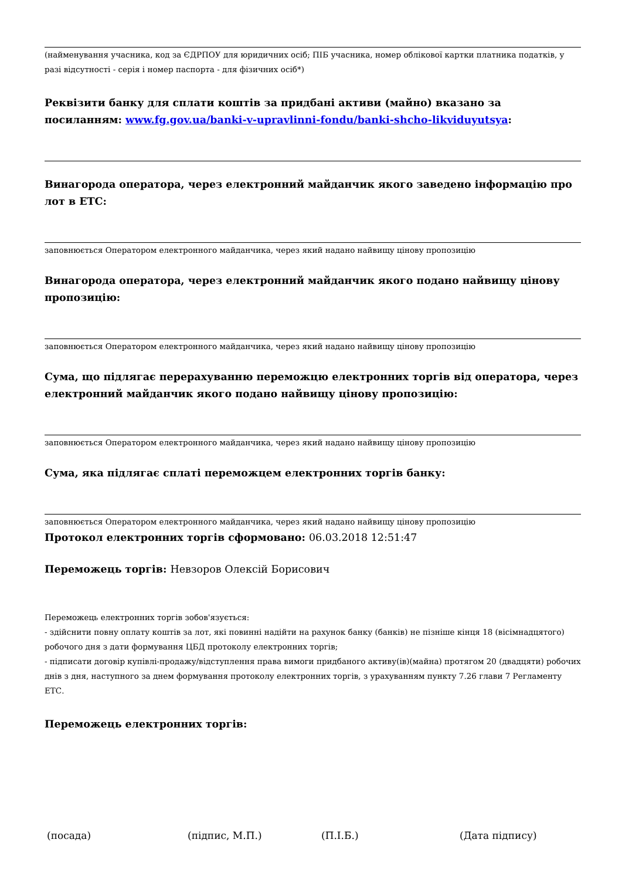(найменування учасника, код за ЄДРПОУ для юридичних осіб; ПІБ учасника, номер облікової картки платника податків, у разі відсутності - серія і номер паспорта - для фізичних осіб*)
Реквізити банку для сплати коштів за придбані активи (майно) вказано за посиланням: www.fg.gov.ua/banki-v-upravlinni-fondu/banki-shcho-likviduyutsya:
Винагорода оператора, через електронний майданчик якого заведено інформацію про лот в ЕТС:
заповнюється Оператором електронного майданчика, через який надано найвищу цінову пропозицію
Винагорода оператора, через електронний майданчик якого подано найвищу цінову пропозицію:
заповнюється Оператором електронного майданчика, через який надано найвищу цінову пропозицію
Сума, що підлягає перерахуванню переможцю електронних торгів від оператора, через електронний майданчик якого подано найвищу цінову пропозицію:
заповнюється Оператором електронного майданчика, через який надано найвищу цінову пропозицію
Сума, яка підлягає сплаті переможцем електронних торгів банку:
заповнюється Оператором електронного майданчика, через який надано найвищу цінову пропозицію
Протокол електронних торгів сформовано: 06.03.2018 12:51:47
Переможець торгів: Невзоров Олексій Борисович
Переможець електронних торгів зобов'язується:
- здійснити повну оплату коштів за лот, які повинні надійти на рахунок банку (банків) не пізніше кінця 18 (вісімнадцятого) робочого дня з дати формування ЦБД протоколу електронних торгів;
- підписати договір купівлі-продажу/відступлення права вимоги придбаного активу(ів)(майна) протягом 20 (двадцяти) робочих днів з дня, наступного за днем формування протоколу електронних торгів, з урахуванням пункту 7.26 глави 7 Регламенту ЕТС.
Переможець електронних торгів:
(посада) (підпис, М.П.) (П.І.Б.) (Дата підпису)